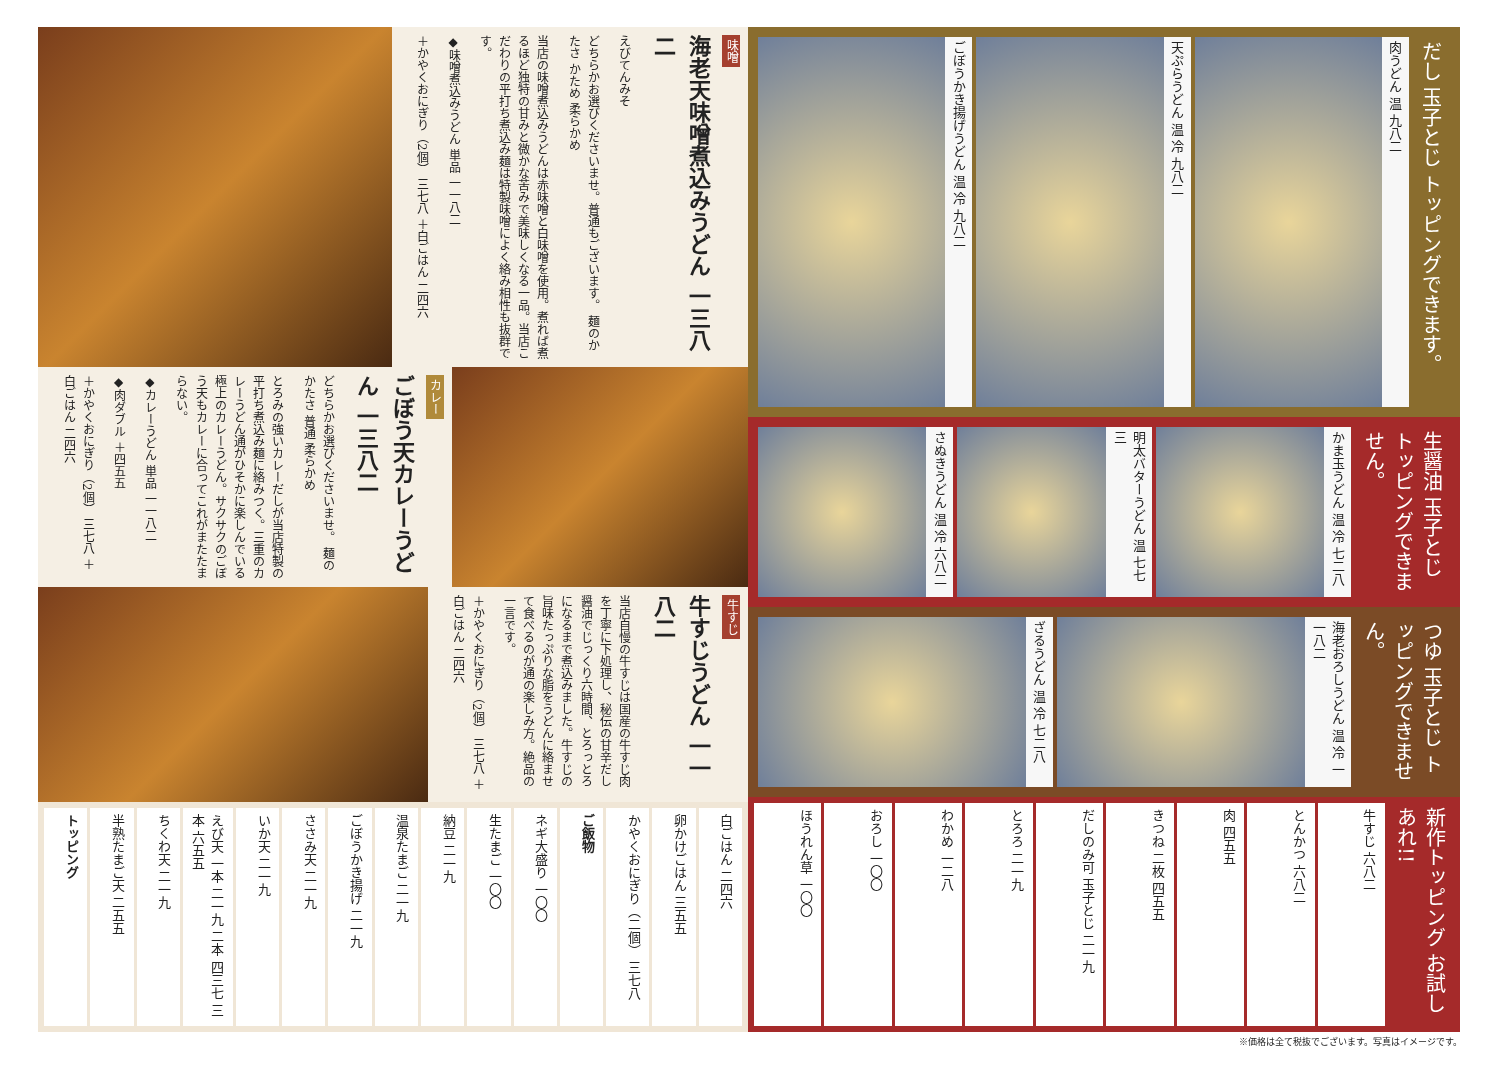味噌
海老天味噌煮込みうどん 一三八二
えびてんみそ
どちらかお選びくださいませ。普通もございます。 麺のかたさ かため 柔らかめ
当店の味噌煮込みうどんは赤味噌と白味噌を使用。煮れば煮るほど独特の甘みと微かな苦みで美味しくなる一品。当店こだわりの平打ち煮込み麺は特製味噌によく絡み相性も抜群です。
◆味噌煮込みうどん 単品 一一八二
＋かやくおにぎり（2個） 三七八 ＋白ごはん 二四六
カレー
ごぼう天カレーうどん 一三八二
どちらかお選びくださいませ。 麺のかたさ 普通 柔らかめ
とろみの強いカレーだしが当店特製の平打ち煮込み麺に絡みつく。三重のカレーうどん通がひそかに楽しんでいる極上のカレーうどん。サクサクのごぼう天もカレーに合ってこれがまたたまらない。
◆カレーうどん 単品 一一八二
◆肉ダブル ＋四五五
＋かやくおにぎり（2個） 三七八 ＋白ごはん 二四六
牛すじ
牛すじうどん 一一八二
当店自慢の牛すじは国産の牛すじ肉を丁寧に下処理し、秘伝の甘辛だし醤油でじっくり六時間、とろっとろになるまで煮込みました。牛すじの旨味たっぷりな脂をうどんに絡ませて食べるのが通の楽しみ方。絶品の一言です。
＋かやくおにぎり（2個） 三七八 ＋白ごはん 二四六
トッピング
半熟たまご天 二五五
ちくわ天 二一九
えび天 一本 二一九 二本 四三七 三本 六五五
いか天 二一九
ささみ天 二一九
ごぼうかき揚げ 二一九
温泉たまご 二一九
納豆 二一九
生たまご 一〇〇
ネギ大盛り 一〇〇
ご飯物
かやくおにぎり（二個） 三七八
卵かけごはん 三五五
白ごはん 二四六
ごぼうかき揚げうどん 温 冷 九八二
天ぷらうどん 温 冷 九八二
肉うどん 温 九八二
だし 玉子とじ トッピングできます。
さぬきうどん 温 冷 六八二
明太バターうどん 温 七七三
かま玉うどん 温 冷 七二八
生醤油 玉子とじ トッピングできません。
ざるうどん 温 冷 七二八
海老おろしうどん 温 冷 一一八二
つゆ 玉子とじ トッピングできません。
ほうれん草 一〇〇
おろし 一〇〇
わかめ 一二八
とろろ 二一九
だしのみ可 玉子とじ 二一九
きつね 二枚 四五五
肉 四五五
とんかつ 六八二
牛すじ 六八二
新作トッピング お試しあれ!!
※価格は全て税抜でございます。写真はイメージです。
かけうどん 温 冷 七二八 玉子とじわかめうどん 八一九 きつねうどん 八六四